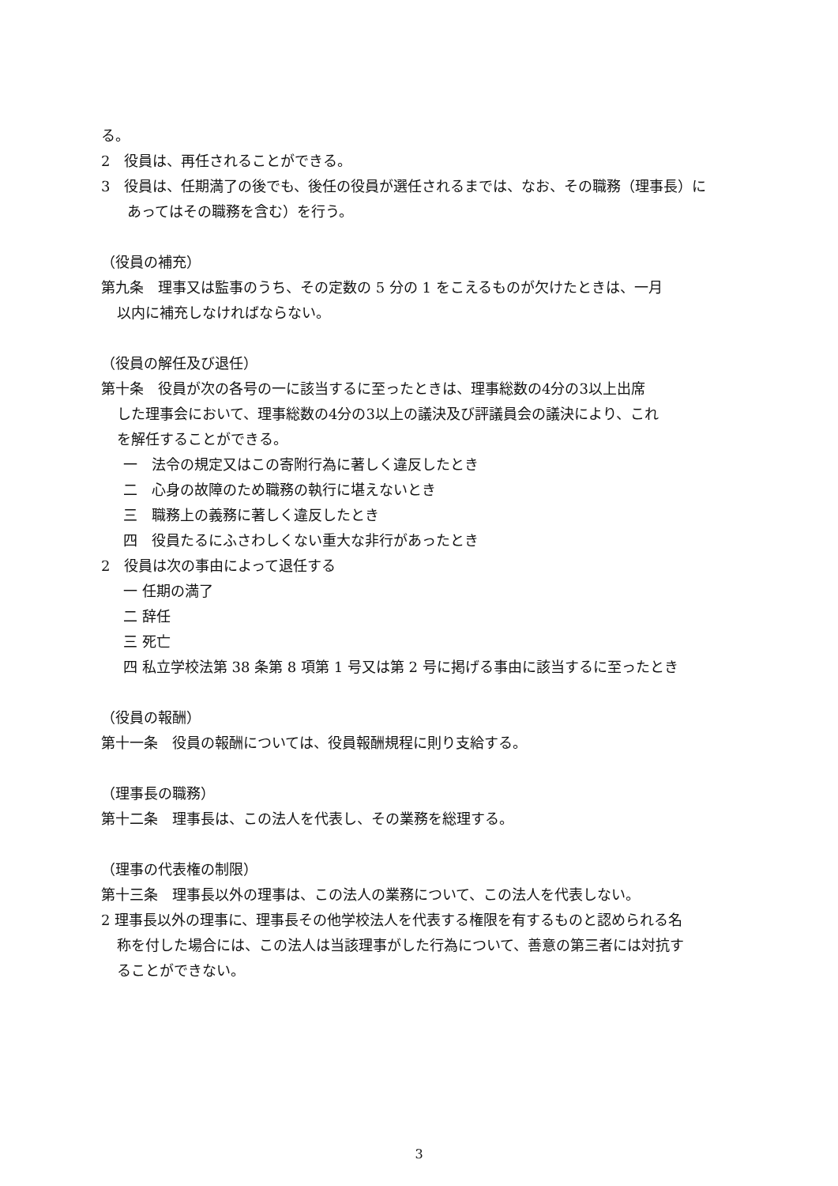る。
2　役員は、再任されることができる。
3　役員は、任期満了の後でも、後任の役員が選任されるまでは、なお、その職務（理事長）に
あってはその職務を含む）を行う。
（役員の補充）
第九条　理事又は監事のうち、その定数の 5 分の 1 をこえるものが欠けたときは、一月
以内に補充しなければならない。
（役員の解任及び退任）
第十条　役員が次の各号の一に該当するに至ったときは、理事総数の4分の3以上出席
した理事会において、理事総数の4分の3以上の議決及び評議員会の議決により、これ
を解任することができる。
一　法令の規定又はこの寄附行為に著しく違反したとき
二　心身の故障のため職務の執行に堪えないとき
三　職務上の義務に著しく違反したとき
四　役員たるにふさわしくない重大な非行があったとき
2　役員は次の事由によって退任する
一 任期の満了
二 辞任
三 死亡
四 私立学校法第 38 条第 8 項第 1 号又は第 2 号に掲げる事由に該当するに至ったとき
（役員の報酬）
第十一条　役員の報酬については、役員報酬規程に則り支給する。
（理事長の職務）
第十二条　理事長は、この法人を代表し、その業務を総理する。
（理事の代表権の制限）
第十三条　理事長以外の理事は、この法人の業務について、この法人を代表しない。
2 理事長以外の理事に、理事長その他学校法人を代表する権限を有するものと認められる名
称を付した場合には、この法人は当該理事がした行為について、善意の第三者には対抗す
ることができない。
3